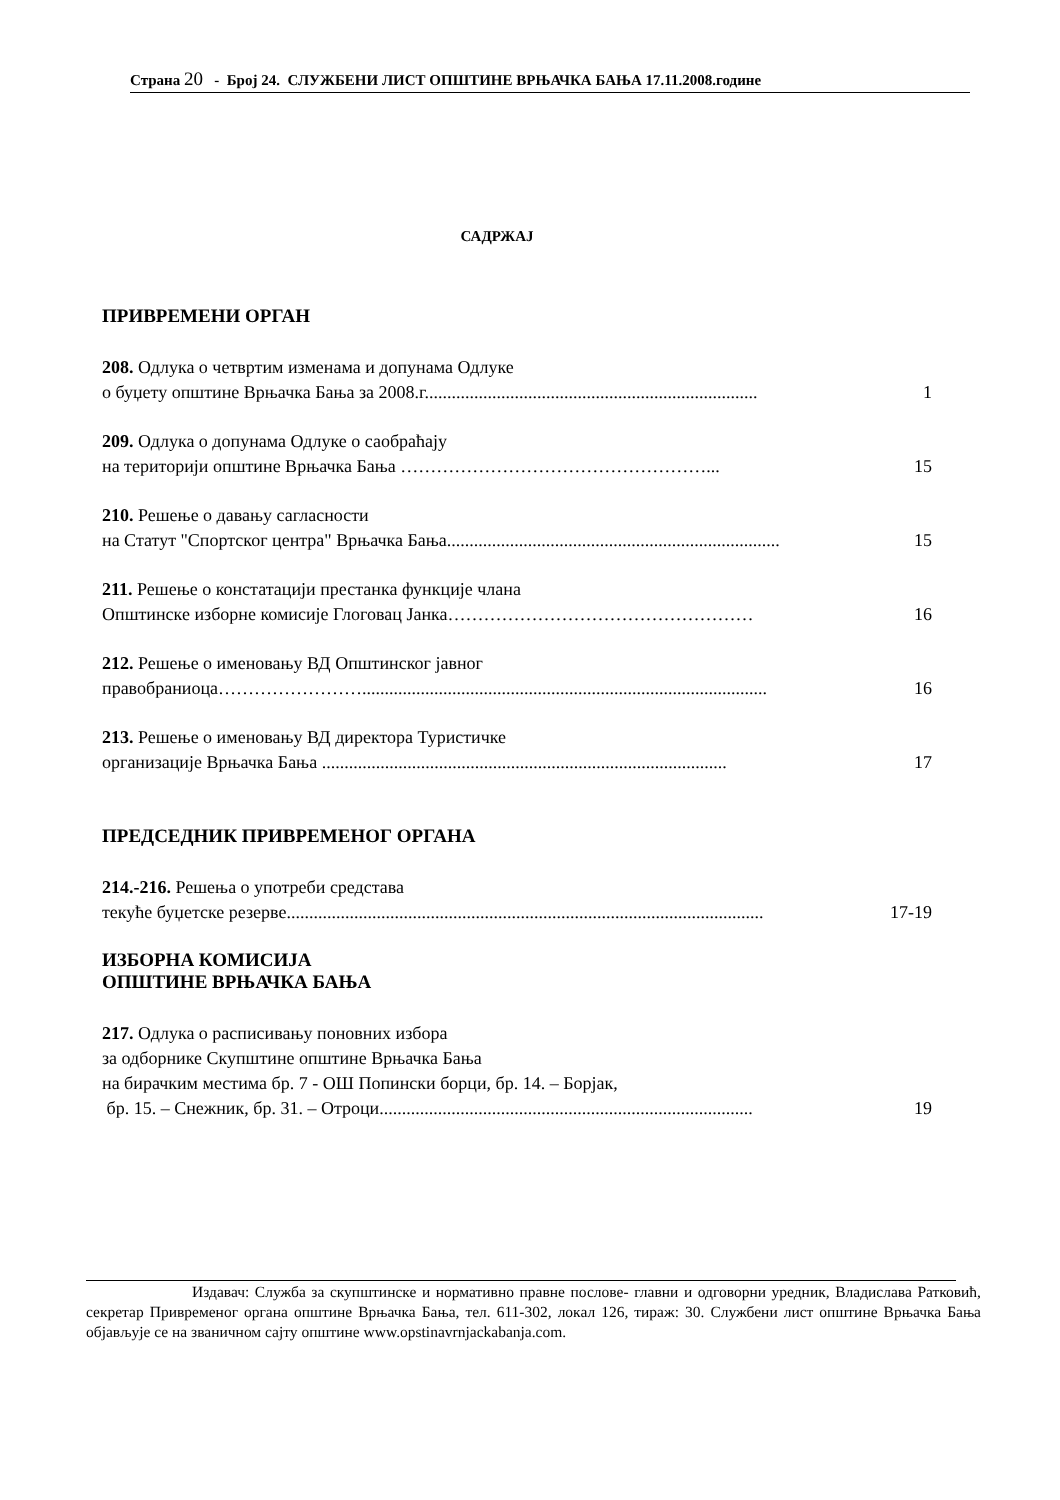Страна 20 - Број 24. СЛУЖБЕНИ ЛИСТ ОПШТИНЕ ВРЊАЧКА БАЊА 17.11.2008.године
САДРЖАЈ
ПРИВРЕМЕНИ ОРГАН
208. Одлука о четвртим изменама и допунама Одлуке
о буџету општине Врњачка Бања за 2008.г.......................................................................... 1
209. Одлука о допунама Одлуке о саобраћају
на територији општине Врњачка Бања ……………………………………………... 15
210. Решење о давању сагласности
на Статут "Спортског центра" Врњачка Бања.......................................................................... 15
211. Решење о констатацији престанка функције члана
Општинске изборне комисије Глоговац Јанка…………………………………………… 16
212. Решење о именовању ВД Општинског јавног
правобраниоца…………………….......................................................................................... 16
213. Решење о именовању ВД директора Туристичке
организације Врњачка Бања .......................................................................................... 17
ПРЕДСЕДНИК ПРИВРЕМЕНОГ ОРГАНА
214.-216. Решења о употреби средстава
текуће буџетске резерве.......................................................................................................... 17-19
ИЗБОРНА КОМИСИЈА
ОПШТИНЕ ВРЊАЧКА БАЊА
217. Одлука о расписивању поновних избора
за одборнике Скупштине општине Врњачка Бања
на бирачким местима бр. 7 - ОШ Попински борци, бр. 14. – Борјак,
бр. 15. – Снежник, бр. 31. – Отроци................................................................................... 19
Издавач: Служба за скупштинске и нормативно правне послове- главни и одговорни уредник, Владислава Ратковић, секретар Привременог органа општине Врњачка Бања, тел. 611-302, локал 126, тираж: 30. Службени лист општине Врњачка Бања објављује се на званичном сајту општине www.opstinavrnjackabanja.com.